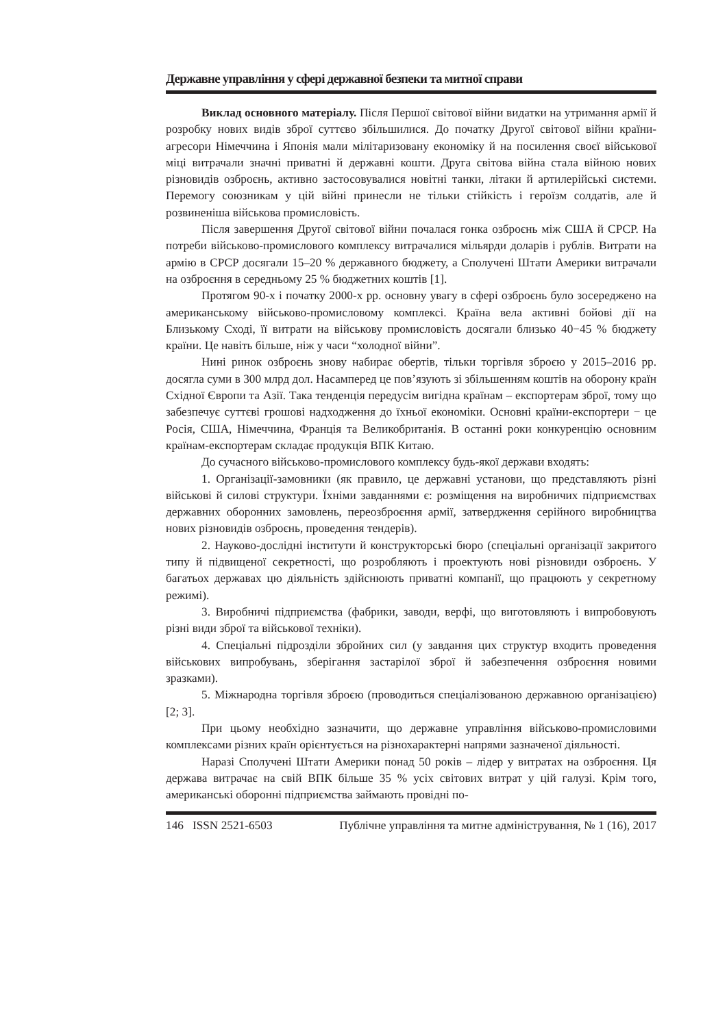Державне управління у сфері державної безпеки та митної справи
Виклад основного матеріалу. Після Першої світової війни видатки на утримання армії й розробку нових видів зброї суттєво збільшилися. До початку Другої світової війни країни-агресори Німеччина і Японія мали мілітаризовану економіку й на посилення своєї військової міці витрачали значні приватні й державні кошти. Друга світова війна стала війною нових різновидів озброєнь, активно застосовувалися новітні танки, літаки й артилерійські системи. Перемогу союзникам у цій війні принесли не тільки стійкість і героїзм солдатів, але й розвиненіша військова промисловість.
Після завершення Другої світової війни почалася гонка озброєнь між США й СРСР. На потреби військово-промислового комплексу витрачалися мільярди доларів і рублів. Витрати на армію в СРСР досягали 15–20 % державного бюджету, а Сполучені Штати Америки витрачали на озброєння в середньому 25 % бюджетних коштів [1].
Протягом 90-х і початку 2000-х рр. основну увагу в сфері озброєнь було зосереджено на американському військово-промисловому комплексі. Країна вела активні бойові дії на Близькому Сході, її витрати на військову промисловість досягали близько 40−45 % бюджету країни. Це навіть більше, ніж у часи “холодної війни”.
Нині ринок озброєнь знову набирає обертів, тільки торгівля зброєю у 2015–2016 рр. досягла суми в 300 млрд дол. Насамперед це пов’язують зі збільшенням коштів на оборону країн Східної Європи та Азії. Така тенденція передусім вигідна країнам – експортерам зброї, тому що забезпечує суттєві грошові надходження до їхньої економіки. Основні країни-експортери − це Росія, США, Німеччина, Франція та Великобританія. В останні роки конкуренцію основним країнам-експортерам складає продукція ВПК Китаю.
До сучасного військово-промислового комплексу будь-якої держави входять:
1. Організації-замовники (як правило, це державні установи, що представляють різні військові й силові структури. Їхніми завданнями є: розміщення на виробничих підприємствах державних оборонних замовлень, переозброєння армії, затвердження серійного виробництва нових різновидів озброєнь, проведення тендерів).
2. Науково-дослідні інститути й конструкторські бюро (спеціальні організації закритого типу й підвищеної секретності, що розробляють і проектують нові різновиди озброєнь. У багатьох державах цю діяльність здійснюють приватні компанії, що працюють у секретному режимі).
3. Виробничі підприємства (фабрики, заводи, верфі, що виготовляють і випробовують різні види зброї та військової техніки).
4. Спеціальні підрозділи збройних сил (у завдання цих структур входить проведення військових випробувань, зберігання застарілої зброї й забезпечення озброєння новими зразками).
5. Міжнародна торгівля зброєю (проводиться спеціалізованою державною організацією) [2; 3].
При цьому необхідно зазначити, що державне управління військово-промисловими комплексами різних країн орієнтується на різнохарактерні напрями зазначеної діяльності.
Наразі Сполучені Штати Америки понад 50 років – лідер у витратах на озброєння. Ця держава витрачає на свій ВПК більше 35 % усіх світових витрат у цій галузі. Крім того, американські оборонні підприємства займають провідні по-
146 ISSN 2521-6503 Публічне управління та митне адміністрування, № 1 (16), 2017